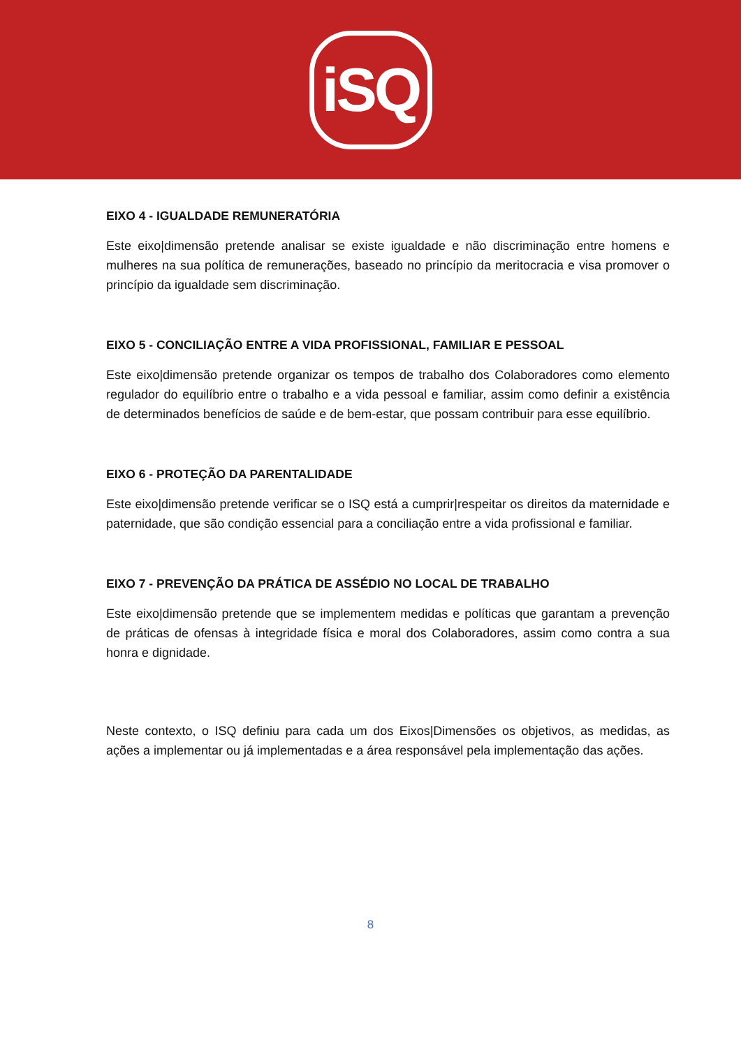iSQ
EIXO 4 - IGUALDADE REMUNERATÓRIA
Este eixo|dimensão pretende analisar se existe igualdade e não discriminação entre homens e mulheres na sua política de remunerações, baseado no princípio da meritocracia e visa promover o princípio da igualdade sem discriminação.
EIXO 5 - CONCILIAÇÃO ENTRE A VIDA PROFISSIONAL, FAMILIAR E PESSOAL
Este eixo|dimensão pretende organizar os tempos de trabalho dos Colaboradores como elemento regulador do equilíbrio entre o trabalho e a vida pessoal e familiar, assim como definir a existência de determinados benefícios de saúde e de bem-estar, que possam contribuir para esse equilíbrio.
EIXO 6 - PROTEÇÃO DA PARENTALIDADE
Este eixo|dimensão pretende verificar se o ISQ está a cumprir|respeitar os direitos da maternidade e paternidade, que são condição essencial para a conciliação entre a vida profissional e familiar.
EIXO 7 - PREVENÇÃO DA PRÁTICA DE ASSÉDIO NO LOCAL DE TRABALHO
Este eixo|dimensão pretende que se implementem medidas e políticas que garantam a prevenção de práticas de ofensas à integridade física e moral dos Colaboradores, assim como contra a sua honra e dignidade.
Neste contexto, o ISQ definiu para cada um dos Eixos|Dimensões os objetivos, as medidas, as ações a implementar ou já implementadas e a área responsável pela implementação das ações.
8